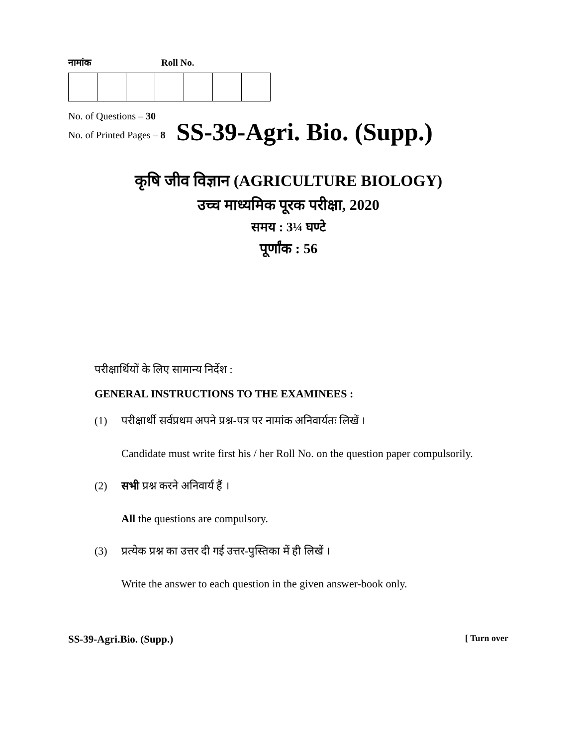नामांक Roll No.
No. of Questions – 30
No. of Printed Pages – 8
SS-39-Agri. Bio. (Supp.)
कृषि जीव विज्ञान (AGRICULTURE BIOLOGY)
उच्च माध्यमिक पूरक परीक्षा, 2020
समय : 3¼ घण्टे
पूर्णांक : 56
परीक्षार्थियों के लिए सामान्य निर्देश :
GENERAL INSTRUCTIONS TO THE EXAMINEES :
(1) परीक्षार्थी सर्वप्रथम अपने प्रश्न-पत्र पर नामांक अनिवार्यतः लिखें ।
Candidate must write first his / her Roll No. on the question paper compulsorily.
(2) सभी प्रश्न करने अनिवार्य हैं ।
All the questions are compulsory.
(3) प्रत्येक प्रश्न का उत्तर दी गई उत्तर-पुस्तिका में ही लिखें ।
Write the answer to each question in the given answer-book only.
SS-39-Agri.Bio. (Supp.) [ Turn over